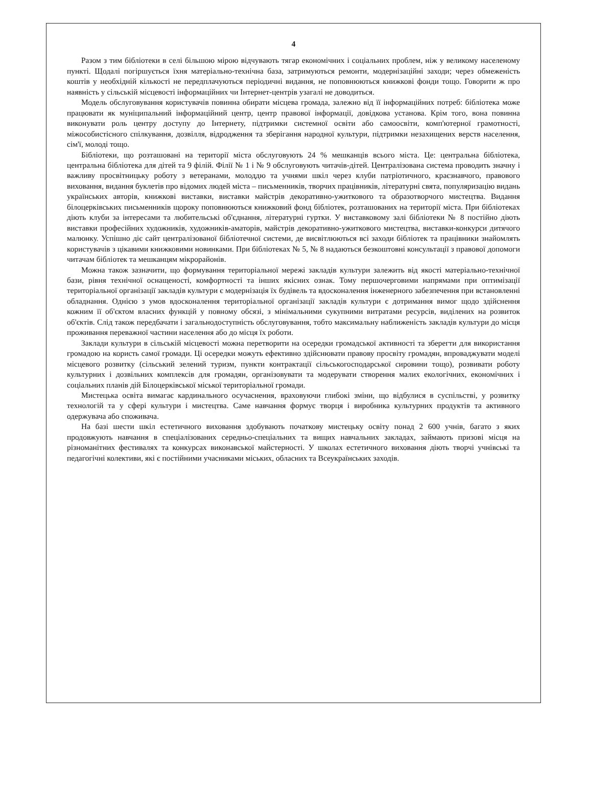4
Разом з тим бібліотеки в селі більшою мірою відчувають тягар економічних і соціальних проблем, ніж у великому населеному пункті. Щодалі погіршується їхня матеріально-технічна база, затримуються ремонти, модернізаційні заходи; через обмеженість коштів у необхідній кількості не передплачуються періодичні видання, не поповнюються книжкові фонди тощо. Говорити ж про наявність у сільській місцевості інформаційних чи Інтернет-центрів узагалі не доводиться.
Модель обслуговування користувачів повинна обирати місцева громада, залежно від її інформаційних потреб: бібліотека може працювати як муніципальний інформаційний центр, центр правової інформації, довідкова установа. Крім того, вона повинна виконувати роль центру доступу до Інтернету, підтримки системної освіти або самоосвіти, комп'ютерної грамотності, міжособистісного спілкування, дозвілля, відродження та зберігання народної культури, підтримки незахищених верств населення, сім'ї, молоді тощо.
Бібліотеки, що розташовані на території міста обслуговують 24 % мешканців всього міста. Це: центральна бібліотека, центральна бібліотека для дітей та 9 філій. Філії № 1 і № 9 обслуговують читачів-дітей. Централізована система проводить значну і важливу просвітницьку роботу з ветеранами, молоддю та учнями шкіл через клуби патріотичного, краєзнавчого, правового виховання, видання буклетів про відомих людей міста – письменників, творчих працівників, літературні свята, популяризацію видань українських авторів, книжкові виставки, виставки майстрів декоративно-ужиткового та образотворчого мистецтва. Видання білоцерківських письменників щороку поповнюються книжковий фонд бібліотек, розташованих на території міста. При бібліотеках діють клуби за інтересами та любительські об'єднання, літературні гуртки. У виставковому залі бібліотеки № 8 постійно діють виставки професійних художників, художників-аматорів, майстрів декоративно-ужиткового мистецтва, виставки-конкурси дитячого малюнку. Успішно діє сайт централізованої бібліотечної системи, де висвітлюються всі заходи бібліотек та працівники знайомлять користувачів з цікавими книжковими новинками. При бібліотеках № 5, № 8 надаються безкоштовні консультації з правової допомоги читачам бібліотек та мешканцям мікрорайонів.
Можна також зазначити, що формування територіальної мережі закладів культури залежить від якості матеріально-технічної бази, рівня технічної оснащеності, комфортності та інших якісних ознак. Тому першочерговими напрямами при оптимізації територіальної організації закладів культури є модернізація їх будівель та вдосконалення інженерного забезпечення при встановленні обладнання. Однією з умов вдосконалення територіальної організації закладів культури є дотримання вимог щодо здійснення кожним її об'єктом власних функцій у повному обсязі, з мінімальними сукупними витратами ресурсів, виділених на розвиток об'єктів. Слід також передбачати і загальнодоступність обслуговування, тобто максимальну наближеність закладів культури до місця проживання переважної частини населення або до місця їх роботи.
Заклади культури в сільській місцевості можна перетворити на осередки громадської активності та зберегти для використання громадою на користь самої громади. Ці осередки можуть ефективно здійснювати правову просвіту громадян, впроваджувати моделі місцевого розвитку (сільський зелений туризм, пункти контрактації сільськогосподарської сировини тощо), розвивати роботу культурних і дозвільних комплексів для громадян, організовувати та модерувати створення малих екологічних, економічних і соціальних планів дій Білоцерківської міської територіальної громади.
Мистецька освіта вимагає кардинального осучаснення, враховуючи глибокі зміни, що відбулися в суспільстві, у розвитку технологій та у сфері культури і мистецтва. Саме навчання формує творця і виробника культурних продуктів та активного одержувача або споживача.
На базі шести шкіл естетичного виховання здобувають початкову мистецьку освіту понад 2 600 учнів, багато з яких продовжують навчання в спеціалізованих середньо-спеціальних та вищих навчальних закладах, займають призові місця на різноманітних фестивалях та конкурсах виконавської майстерності. У школах естетичного виховання діють творчі учнівські та педагогічні колективи, які є постійними учасниками міських, обласних та Всеукраїнських заходів.